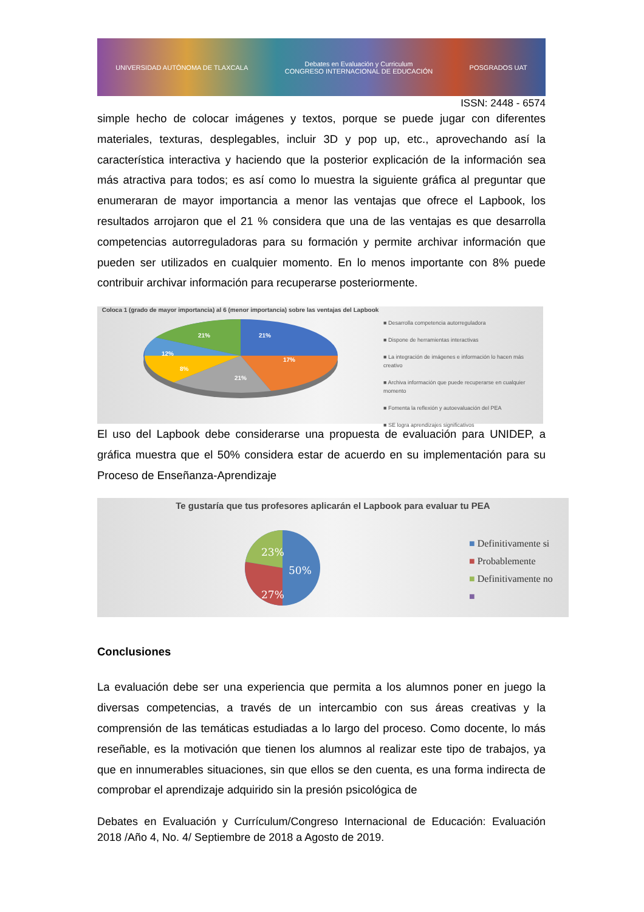UNIVERSIDAD AUTÓNOMA DE TLAXCALA Debates en Evaluación y Curriculum
CONGRESO INTERNACIONAL DE EDUCACIÓN POSGRADOS UAT
ISSN: 2448 - 6574
simple hecho de colocar imágenes y textos, porque se puede jugar con diferentes materiales, texturas, desplegables, incluir 3D y pop up, etc., aprovechando así la característica interactiva y haciendo que la posterior explicación de la información sea más atractiva para todos; es así como lo muestra la siguiente gráfica al preguntar que enumeraran de mayor importancia a menor las ventajas que ofrece el Lapbook, los resultados arrojaron que el 21 % considera que una de las ventajas es que desarrolla competencias autorreguladoras para su formación y permite archivar información que pueden ser utilizados en cualquier momento. En lo menos importante con 8% puede contribuir archivar información para recuperarse posteriormente.
Coloca 1 (grado de mayor importancia) al 6 (menor importancia) sobre las ventajas del Lapbook
21%
21%
17%
21%
8%
12%
■ Desarrolla competencia autorreguladora
■ Dispone de herramientas interactivas
■ La integración de imágenes e información lo hacen más creativo
■ Archiva información que puede recuperarse en cualquier momento
■ Fomenta la reflexión y autoevaluación del PEA
■ SE logra aprendizajes significativos
El uso del Lapbook debe considerarse una propuesta de evaluación para UNIDEP, a gráfica muestra que el 50% considera estar de acuerdo en su implementación para su Proceso de Enseñanza-Aprendizaje
Te gustaría que tus profesores aplicarán el Lapbook para evaluar tu PEA
50%
27%
23%
■ Definitivamente si
■ Probablemente
■ Definitivamente no
■
Conclusiones
La evaluación debe ser una experiencia que permita a los alumnos poner en juego la diversas competencias, a través de un intercambio con sus áreas creativas y la comprensión de las temáticas estudiadas a lo largo del proceso. Como docente, lo más reseñable, es la motivación que tienen los alumnos al realizar este tipo de trabajos, ya que en innumerables situaciones, sin que ellos se den cuenta, es una forma indirecta de comprobar el aprendizaje adquirido sin la presión psicológica de
Debates en Evaluación y Currículum/Congreso Internacional de Educación: Evaluación 2018 /Año 4, No. 4/ Septiembre de 2018 a Agosto de 2019.